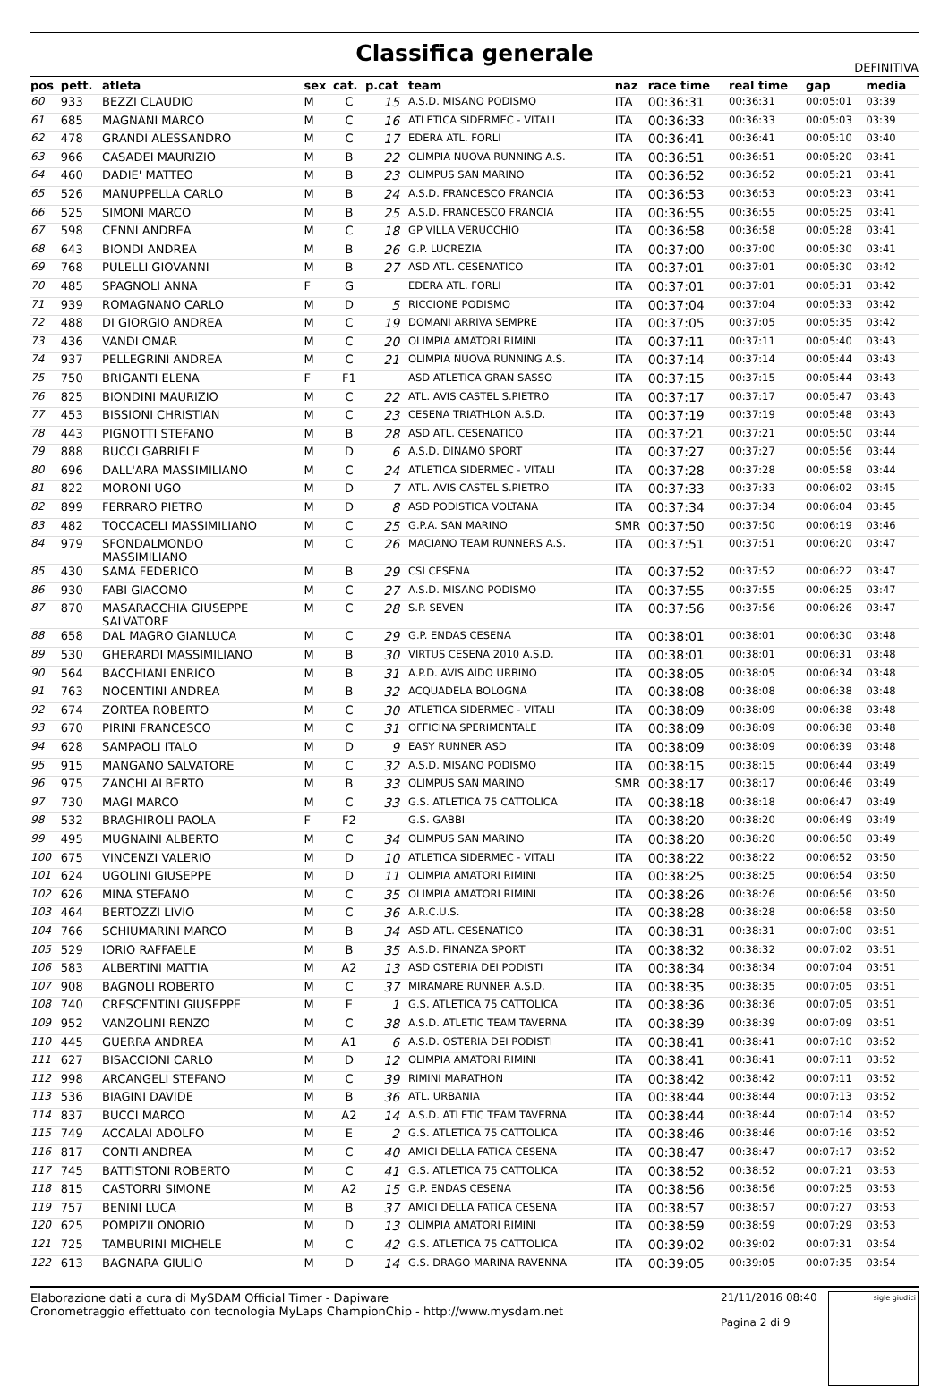Classifica generale
DEFINITIVA
| pos | pett. | atleta | sex | cat. | p.cat | team | naz | race time | real time | gap | media |
| --- | --- | --- | --- | --- | --- | --- | --- | --- | --- | --- | --- |
| 60 | 933 | BEZZI CLAUDIO | M | C | 15 | A.S.D. MISANO PODISMO | ITA | 00:36:31 | 00:36:31 | 00:05:01 | 03:39 |
| 61 | 685 | MAGNANI MARCO | M | C | 16 | ATLETICA SIDERMEC - VITALI | ITA | 00:36:33 | 00:36:33 | 00:05:03 | 03:39 |
| 62 | 478 | GRANDI ALESSANDRO | M | C | 17 | EDERA ATL. FORLI | ITA | 00:36:41 | 00:36:41 | 00:05:10 | 03:40 |
| 63 | 966 | CASADEI MAURIZIO | M | B | 22 | OLIMPIA NUOVA RUNNING A.S. | ITA | 00:36:51 | 00:36:51 | 00:05:20 | 03:41 |
| 64 | 460 | DADIE' MATTEO | M | B | 23 | OLIMPUS SAN MARINO | ITA | 00:36:52 | 00:36:52 | 00:05:21 | 03:41 |
| 65 | 526 | MANUPPELLA CARLO | M | B | 24 | A.S.D. FRANCESCO FRANCIA | ITA | 00:36:53 | 00:36:53 | 00:05:23 | 03:41 |
| 66 | 525 | SIMONI MARCO | M | B | 25 | A.S.D. FRANCESCO FRANCIA | ITA | 00:36:55 | 00:36:55 | 00:05:25 | 03:41 |
| 67 | 598 | CENNI ANDREA | M | C | 18 | GP VILLA VERUCCHIO | ITA | 00:36:58 | 00:36:58 | 00:05:28 | 03:41 |
| 68 | 643 | BIONDI ANDREA | M | B | 26 | G.P. LUCREZIA | ITA | 00:37:00 | 00:37:00 | 00:05:30 | 03:41 |
| 69 | 768 | PULELLI GIOVANNI | M | B | 27 | ASD ATL. CESENATICO | ITA | 00:37:01 | 00:37:01 | 00:05:30 | 03:42 |
| 70 | 485 | SPAGNOLI ANNA | F | G | | EDERA ATL. FORLI | ITA | 00:37:01 | 00:37:01 | 00:05:31 | 03:42 |
| 71 | 939 | ROMAGNANO CARLO | M | D | 5 | RICCIONE PODISMO | ITA | 00:37:04 | 00:37:04 | 00:05:33 | 03:42 |
| 72 | 488 | DI GIORGIO ANDREA | M | C | 19 | DOMANI ARRIVA SEMPRE | ITA | 00:37:05 | 00:37:05 | 00:05:35 | 03:42 |
| 73 | 436 | VANDI OMAR | M | C | 20 | OLIMPIA AMATORI RIMINI | ITA | 00:37:11 | 00:37:11 | 00:05:40 | 03:43 |
| 74 | 937 | PELLEGRINI ANDREA | M | C | 21 | OLIMPIA NUOVA RUNNING A.S. | ITA | 00:37:14 | 00:37:14 | 00:05:44 | 03:43 |
| 75 | 750 | BRIGANTI ELENA | F | F1 | | ASD ATLETICA GRAN SASSO | ITA | 00:37:15 | 00:37:15 | 00:05:44 | 03:43 |
| 76 | 825 | BIONDINI MAURIZIO | M | C | 22 | ATL. AVIS CASTEL S.PIETRO | ITA | 00:37:17 | 00:37:17 | 00:05:47 | 03:43 |
| 77 | 453 | BISSIONI CHRISTIAN | M | C | 23 | CESENA TRIATHLON A.S.D. | ITA | 00:37:19 | 00:37:19 | 00:05:48 | 03:43 |
| 78 | 443 | PIGNOTTI STEFANO | M | B | 28 | ASD ATL. CESENATICO | ITA | 00:37:21 | 00:37:21 | 00:05:50 | 03:44 |
| 79 | 888 | BUCCI GABRIELE | M | D | 6 | A.S.D. DINAMO SPORT | ITA | 00:37:27 | 00:37:27 | 00:05:56 | 03:44 |
| 80 | 696 | DALL'ARA MASSIMILIANO | M | C | 24 | ATLETICA SIDERMEC - VITALI | ITA | 00:37:28 | 00:37:28 | 00:05:58 | 03:44 |
| 81 | 822 | MORONI UGO | M | D | 7 | ATL. AVIS CASTEL S.PIETRO | ITA | 00:37:33 | 00:37:33 | 00:06:02 | 03:45 |
| 82 | 899 | FERRARO PIETRO | M | D | 8 | ASD PODISTICA VOLTANA | ITA | 00:37:34 | 00:37:34 | 00:06:04 | 03:45 |
| 83 | 482 | TOCCACELI MASSIMILIANO | M | C | 25 | G.P.A. SAN MARINO | SMR | 00:37:50 | 00:37:50 | 00:06:19 | 03:46 |
| 84 | 979 | SFONDALMONDO MASSIMILIANO | M | C | 26 | MACIANO TEAM RUNNERS A.S. | ITA | 00:37:51 | 00:37:51 | 00:06:20 | 03:47 |
| 85 | 430 | SAMA FEDERICO | M | B | 29 | CSI CESENA | ITA | 00:37:52 | 00:37:52 | 00:06:22 | 03:47 |
| 86 | 930 | FABI GIACOMO | M | C | 27 | A.S.D. MISANO PODISMO | ITA | 00:37:55 | 00:37:55 | 00:06:25 | 03:47 |
| 87 | 870 | MASARACCHIA GIUSEPPE SALVATORE | M | C | 28 | S.P. SEVEN | ITA | 00:37:56 | 00:37:56 | 00:06:26 | 03:47 |
| 88 | 658 | DAL MAGRO GIANLUCA | M | C | 29 | G.P. ENDAS CESENA | ITA | 00:38:01 | 00:38:01 | 00:06:30 | 03:48 |
| 89 | 530 | GHERARDI MASSIMILIANO | M | B | 30 | VIRTUS CESENA 2010 A.S.D. | ITA | 00:38:01 | 00:38:01 | 00:06:31 | 03:48 |
| 90 | 564 | BACCHIANI ENRICO | M | B | 31 | A.P.D. AVIS AIDO URBINO | ITA | 00:38:05 | 00:38:05 | 00:06:34 | 03:48 |
| 91 | 763 | NOCENTINI ANDREA | M | B | 32 | ACQUADELA BOLOGNA | ITA | 00:38:08 | 00:38:08 | 00:06:38 | 03:48 |
| 92 | 674 | ZORTEA ROBERTO | M | C | 30 | ATLETICA SIDERMEC - VITALI | ITA | 00:38:09 | 00:38:09 | 00:06:38 | 03:48 |
| 93 | 670 | PIRINI FRANCESCO | M | C | 31 | OFFICINA SPERIMENTALE | ITA | 00:38:09 | 00:38:09 | 00:06:38 | 03:48 |
| 94 | 628 | SAMPAOLI ITALO | M | D | 9 | EASY RUNNER ASD | ITA | 00:38:09 | 00:38:09 | 00:06:39 | 03:48 |
| 95 | 915 | MANGANO SALVATORE | M | C | 32 | A.S.D. MISANO PODISMO | ITA | 00:38:15 | 00:38:15 | 00:06:44 | 03:49 |
| 96 | 975 | ZANCHI ALBERTO | M | B | 33 | OLIMPUS SAN MARINO | SMR | 00:38:17 | 00:38:17 | 00:06:46 | 03:49 |
| 97 | 730 | MAGI MARCO | M | C | 33 | G.S. ATLETICA 75 CATTOLICA | ITA | 00:38:18 | 00:38:18 | 00:06:47 | 03:49 |
| 98 | 532 | BRAGHIROLI PAOLA | F | F2 | | G.S. GABBI | ITA | 00:38:20 | 00:38:20 | 00:06:49 | 03:49 |
| 99 | 495 | MUGNAINI ALBERTO | M | C | 34 | OLIMPUS SAN MARINO | ITA | 00:38:20 | 00:38:20 | 00:06:50 | 03:49 |
| 100 | 675 | VINCENZI VALERIO | M | D | 10 | ATLETICA SIDERMEC - VITALI | ITA | 00:38:22 | 00:38:22 | 00:06:52 | 03:50 |
| 101 | 624 | UGOLINI GIUSEPPE | M | D | 11 | OLIMPIA AMATORI RIMINI | ITA | 00:38:25 | 00:38:25 | 00:06:54 | 03:50 |
| 102 | 626 | MINA STEFANO | M | C | 35 | OLIMPIA AMATORI RIMINI | ITA | 00:38:26 | 00:38:26 | 00:06:56 | 03:50 |
| 103 | 464 | BERTOZZI LIVIO | M | C | 36 | A.R.C.U.S. | ITA | 00:38:28 | 00:38:28 | 00:06:58 | 03:50 |
| 104 | 766 | SCHIUMARINI MARCO | M | B | 34 | ASD ATL. CESENATICO | ITA | 00:38:31 | 00:38:31 | 00:07:00 | 03:51 |
| 105 | 529 | IORIO RAFFAELE | M | B | 35 | A.S.D. FINANZA SPORT | ITA | 00:38:32 | 00:38:32 | 00:07:02 | 03:51 |
| 106 | 583 | ALBERTINI MATTIA | M | A2 | 13 | ASD OSTERIA DEI PODISTI | ITA | 00:38:34 | 00:38:34 | 00:07:04 | 03:51 |
| 107 | 908 | BAGNOLI ROBERTO | M | C | 37 | MIRAMARE RUNNER A.S.D. | ITA | 00:38:35 | 00:38:35 | 00:07:05 | 03:51 |
| 108 | 740 | CRESCENTINI GIUSEPPE | M | E | 1 | G.S. ATLETICA 75 CATTOLICA | ITA | 00:38:36 | 00:38:36 | 00:07:05 | 03:51 |
| 109 | 952 | VANZOLINI RENZO | M | C | 38 | A.S.D. ATLETIC TEAM TAVERNA | ITA | 00:38:39 | 00:38:39 | 00:07:09 | 03:51 |
| 110 | 445 | GUERRA ANDREA | M | A1 | 6 | A.S.D. OSTERIA DEI PODISTI | ITA | 00:38:41 | 00:38:41 | 00:07:10 | 03:52 |
| 111 | 627 | BISACCIONI CARLO | M | D | 12 | OLIMPIA AMATORI RIMINI | ITA | 00:38:41 | 00:38:41 | 00:07:11 | 03:52 |
| 112 | 998 | ARCANGELI STEFANO | M | C | 39 | RIMINI MARATHON | ITA | 00:38:42 | 00:38:42 | 00:07:11 | 03:52 |
| 113 | 536 | BIAGINI DAVIDE | M | B | 36 | ATL. URBANIA | ITA | 00:38:44 | 00:38:44 | 00:07:13 | 03:52 |
| 114 | 837 | BUCCI MARCO | M | A2 | 14 | A.S.D. ATLETIC TEAM TAVERNA | ITA | 00:38:44 | 00:38:44 | 00:07:14 | 03:52 |
| 115 | 749 | ACCALAI ADOLFO | M | E | 2 | G.S. ATLETICA 75 CATTOLICA | ITA | 00:38:46 | 00:38:46 | 00:07:16 | 03:52 |
| 116 | 817 | CONTI ANDREA | M | C | 40 | AMICI DELLA FATICA CESENA | ITA | 00:38:47 | 00:38:47 | 00:07:17 | 03:52 |
| 117 | 745 | BATTISTONI ROBERTO | M | C | 41 | G.S. ATLETICA 75 CATTOLICA | ITA | 00:38:52 | 00:38:52 | 00:07:21 | 03:53 |
| 118 | 815 | CASTORRI SIMONE | M | A2 | 15 | G.P. ENDAS CESENA | ITA | 00:38:56 | 00:38:56 | 00:07:25 | 03:53 |
| 119 | 757 | BENINI LUCA | M | B | 37 | AMICI DELLA FATICA CESENA | ITA | 00:38:57 | 00:38:57 | 00:07:27 | 03:53 |
| 120 | 625 | POMPIZII ONORIO | M | D | 13 | OLIMPIA AMATORI RIMINI | ITA | 00:38:59 | 00:38:59 | 00:07:29 | 03:53 |
| 121 | 725 | TAMBURINI MICHELE | M | C | 42 | G.S. ATLETICA 75 CATTOLICA | ITA | 00:39:02 | 00:39:02 | 00:07:31 | 03:54 |
| 122 | 613 | BAGNARA GIULIO | M | D | 14 | G.S. DRAGO MARINA RAVENNA | ITA | 00:39:05 | 00:39:05 | 00:07:35 | 03:54 |
Elaborazione dati a cura di MySDAM Official Timer - Dapiware
Cronometraggio effettuato con tecnologia MyLaps ChampionChip - http://www.mysdam.net
21/11/2016 08:40
Pagina 2 di 9
sigle giudici